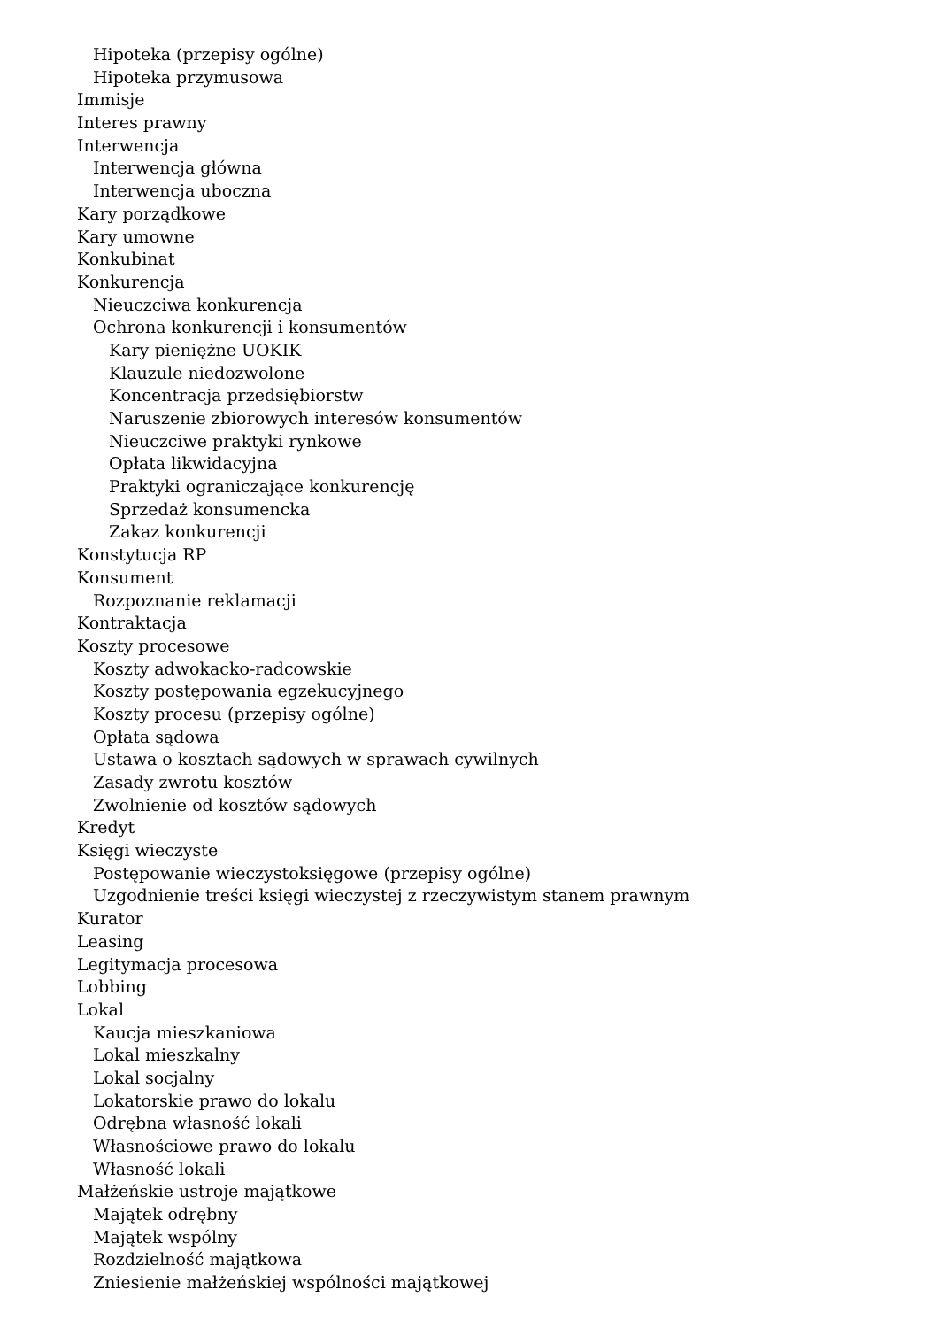Hipoteka (przepisy ogólne)
Hipoteka przymusowa
Immisje
Interes prawny
Interwencja
Interwencja główna
Interwencja uboczna
Kary porządkowe
Kary umowne
Konkubinat
Konkurencja
Nieuczciwa konkurencja
Ochrona konkurencji i konsumentów
Kary pieniężne UOKIK
Klauzule niedozwolone
Koncentracja przedsiębiorstw
Naruszenie zbiorowych interesów konsumentów
Nieuczciwe praktyki rynkowe
Opłata likwidacyjna
Praktyki ograniczające konkurencję
Sprzedaż konsumencka
Zakaz konkurencji
Konstytucja RP
Konsument
Rozpoznanie reklamacji
Kontraktacja
Koszty procesowe
Koszty adwokacko-radcowskie
Koszty postępowania egzekucyjnego
Koszty procesu (przepisy ogólne)
Opłata sądowa
Ustawa o kosztach sądowych w sprawach cywilnych
Zasady zwrotu kosztów
Zwolnienie od kosztów sądowych
Kredyt
Księgi wieczyste
Postępowanie wieczystoksięgowe (przepisy ogólne)
Uzgodnienie treści księgi wieczystej z rzeczywistym stanem prawnym
Kurator
Leasing
Legitymacja procesowa
Lobbing
Lokal
Kaucja mieszkaniowa
Lokal mieszkalny
Lokal socjalny
Lokatorskie prawo do lokalu
Odrębna własność lokali
Własnościowe prawo do lokalu
Własność lokali
Małżeńskie ustroje majątkowe
Majątek odrębny
Majątek wspólny
Rozdzielność majątkowa
Zniesienie małżeńskiej wspólności majątkowej